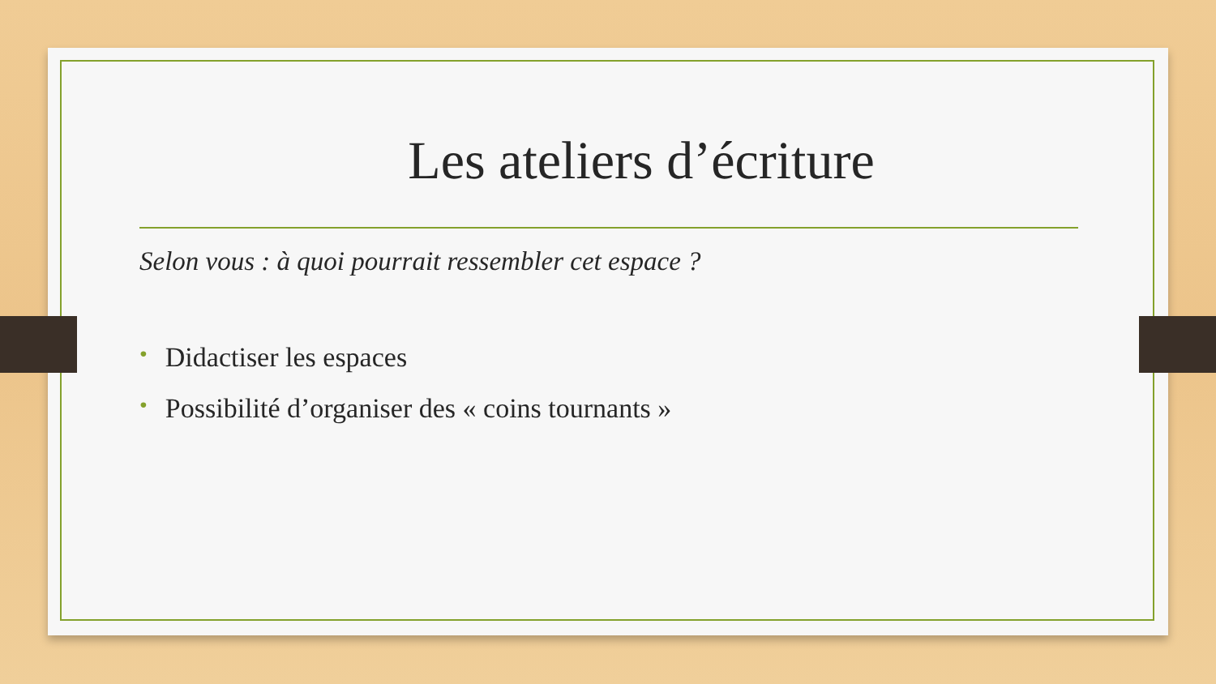Les ateliers d’écriture
Selon vous : à quoi pourrait ressembler cet espace ?
• Didactiser les espaces
• Possibilité d’organiser des « coins tournants »